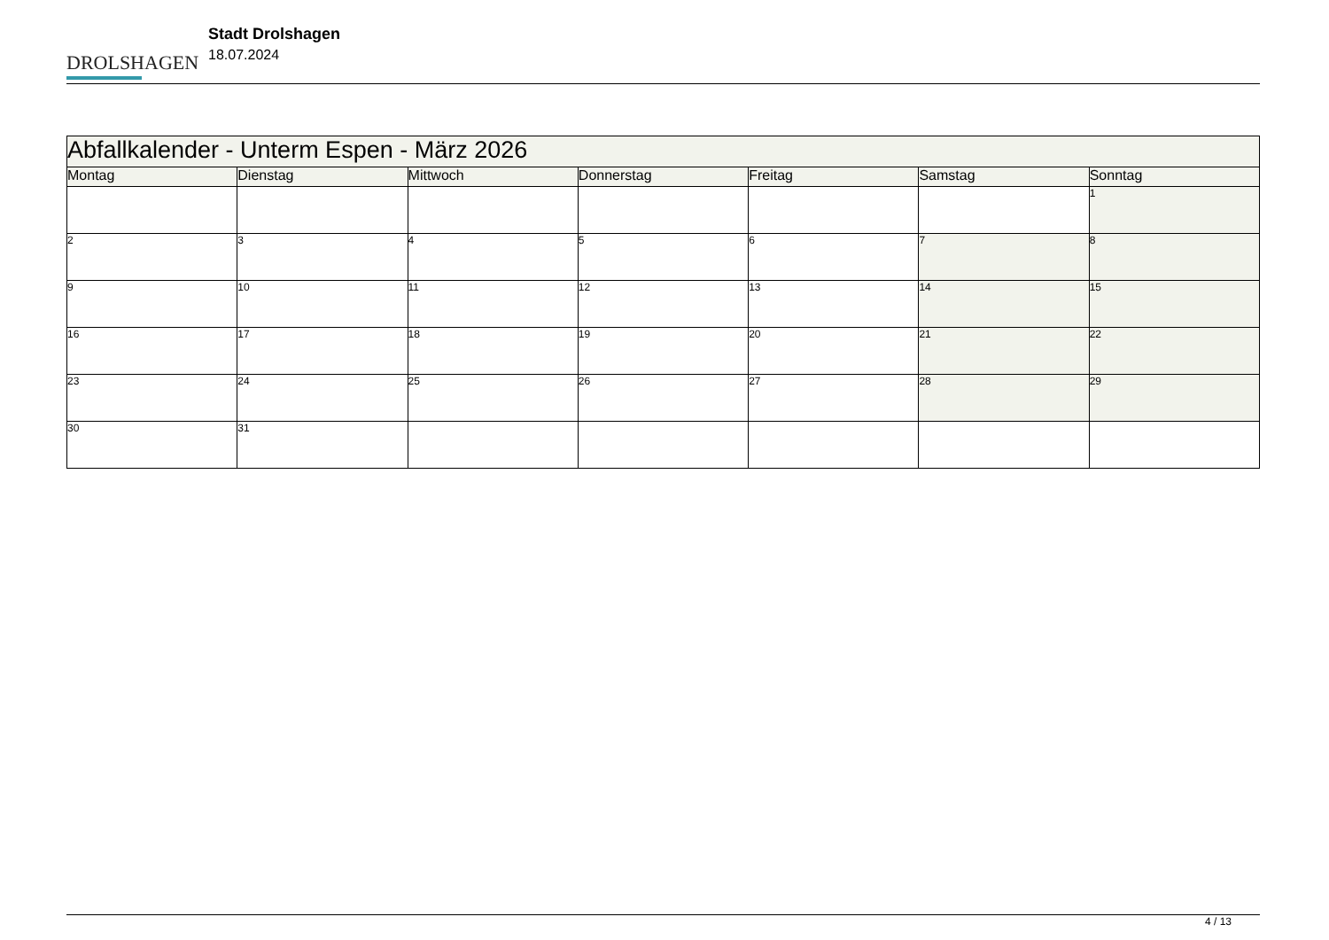DROLSHAGEN
Stadt Drolshagen
18.07.2024
| Abfallkalender - Unterm Espen - März 2026 | | | | | | |
| --- | --- | --- | --- | --- | --- | --- |
| Montag | Dienstag | Mittwoch | Donnerstag | Freitag | Samstag | Sonntag |
| | | | | | | 1 |
| 2 | 3 | 4 | 5 | 6 | 7 | 8 |
| 9 | 10 | 11 | 12 | 13 | 14 | 15 |
| 16 | 17 | 18 | 19 | 20 | 21 | 22 |
| 23 | 24 | 25 | 26 | 27 | 28 | 29 |
| 30 | 31 | | | | | |
4 / 13